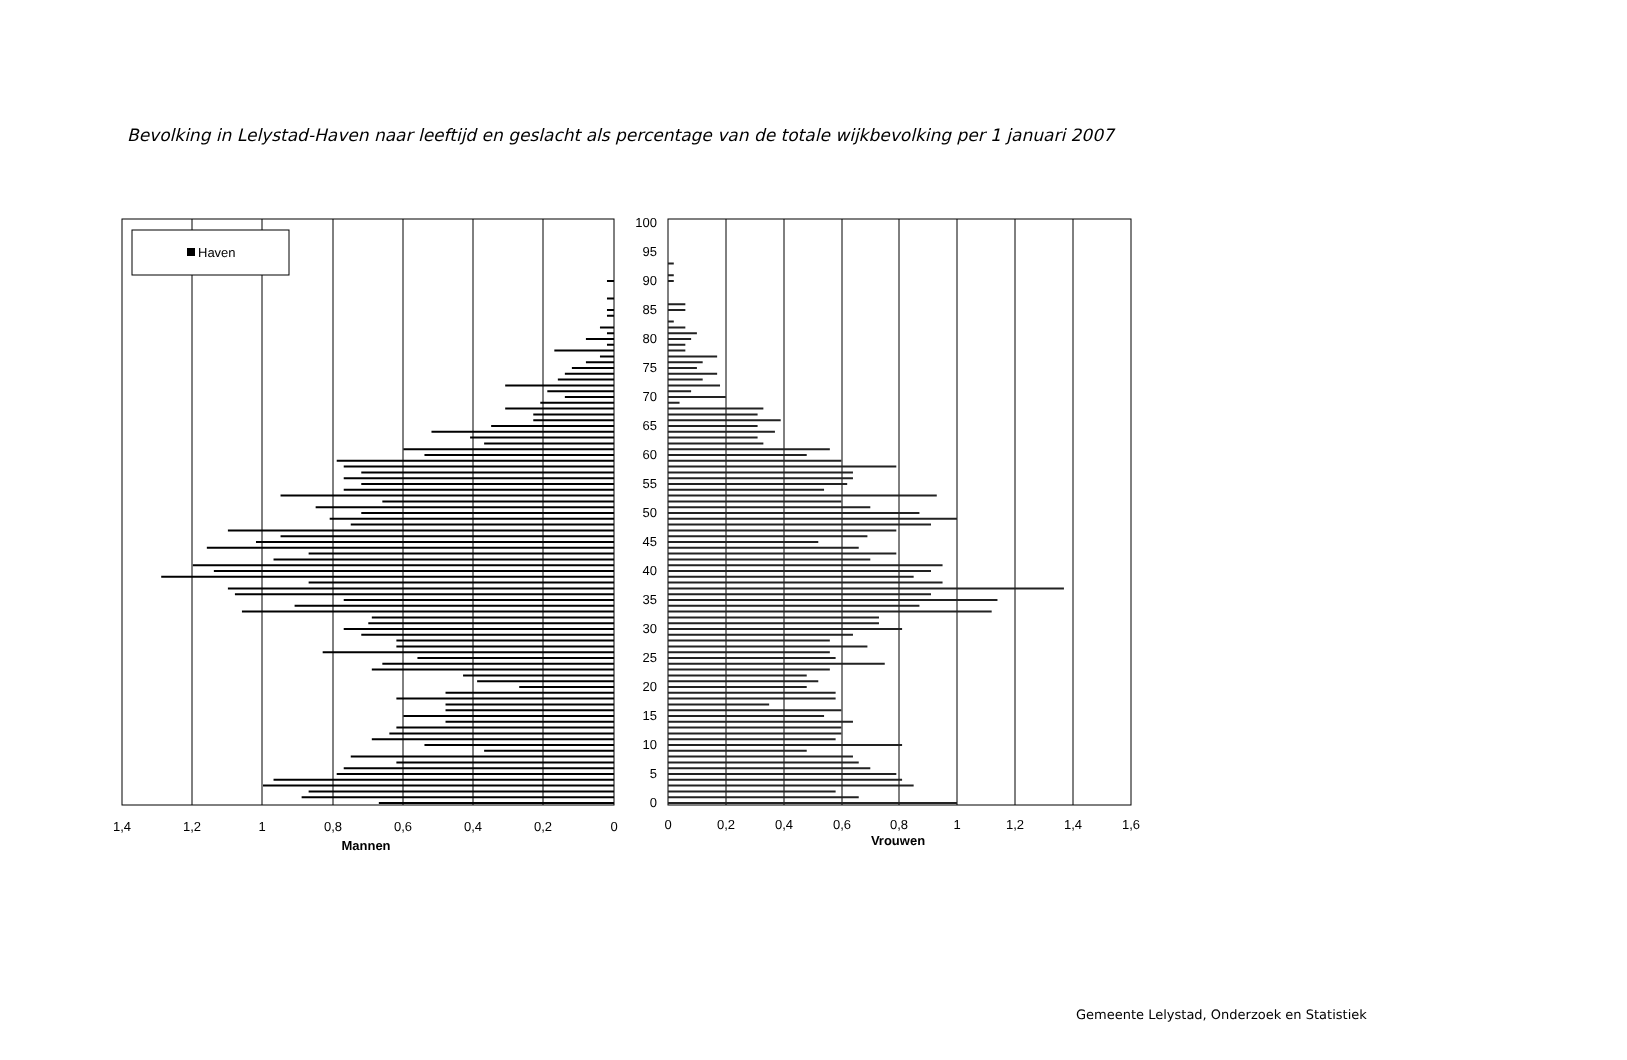Bevolking in Lelystad-Haven naar leeftijd en geslacht als percentage van de totale wijkbevolking per 1 januari 2007
Haven
100
95
90
85
80
75
70
65
60
55
50
45
40
35
30
25
20
15
10
5
0
1,4
1,2
1
0,8
0,6
0,4
0,2
0
Mannen
0
0,2
0,4
0,6
0,8
1
1,2
1,4
1,6
Vrouwen
Gemeente Lelystad, Onderzoek en Statistiek